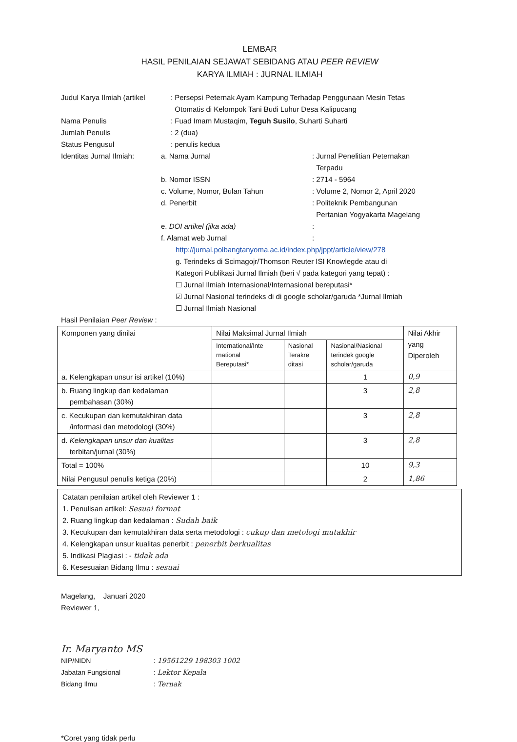LEMBAR
HASIL PENILAIAN SEJAWAT SEBIDANG ATAU PEER REVIEW
KARYA ILMIAH : JURNAL ILMIAH
Judul Karya Ilmiah (artikel
: Persepsi Peternak Ayam Kampung Terhadap Penggunaan Mesin Tetas
Otomatis di Kelompok Tani Budi Luhur Desa Kalipucang
Nama Penulis : Fuad Imam Mustaqim, Teguh Susilo, Suharti Suharti
Jumlah Penulis : 2 (dua)
Status Pengusul : penulis kedua
Identitas Jurnal Ilmiah:
a. Nama Jurnal : Jurnal Penelitian Peternakan
Terpadu
b. Nomor ISSN : 2714 - 5964
c. Volume, Nomor, Bulan Tahun : Volume 2, Nomor 2, April 2020
d. Penerbit : Politeknik Pembangunan
Pertanian Yogyakarta Magelang
e. DOI artikel (jika ada) :
f. Alamat web Jurnal :
http://jurnal.polbangtanyoma.ac.id/index.php/jppt/article/view/278
g. Terindeks di Scimagojr/Thomson Reuter ISI Knowlegde atau di
Kategori Publikasi Jurnal Ilmiah (beri √ pada kategori yang tepat) :
☐ Jurnal Ilmiah Internasional/Internasional bereputasi*
☑ Jurnal Nasional terindeks di di google scholar/garuda *Jurnal Ilmiah
☐ Jurnal Ilmiah Nasional
Hasil Penilaian Peer Review :
| Komponen yang dinilai | Nilai Maksimal Jurnal Ilmiah | | | Nilai Akhir yang Diperoleh |
| --- | --- | --- | --- | --- |
| | International/Inte rnational Bereputasi* | Nasional Terakre ditasi | Nasional/Nasional terindek google scholar/garuda | |
| a. Kelengkapan unsur isi artikel (10%) | | | 1 | 0,9 |
| b. Ruang lingkup dan kedalaman pembahasan (30%) | | | 3 | 2,8 |
| c. Kecukupan dan kemutakhiran data /informasi dan metodologi (30%) | | | 3 | 2,8 |
| d. Kelengkapan unsur dan kualitas terbitan/jurnal (30%) | | | 3 | 2,8 |
| Total = 100% | | | 10 | 9,3 |
| Nilai Pengusul penulis ketiga (20%) | | | 2 | 1,86 |
Catatan penilaian artikel oleh Reviewer 1 :
1. Penulisan artikel: Sesuai format
2. Ruang lingkup dan kedalaman : Sudah baik
3. Kecukupan dan kemutakhiran data serta metodologi : cukup dan metologi mutakhir
4. Kelengkapan unsur kualitas penerbit : penerbit berkualitas
5. Indikasi Plagiasi : - tidak ada
6. Kesesuaian Bidang Ilmu : sesuai
Magelang, Januari 2020
Reviewer 1,
Ir. Maryanto MS
NIP/NIDN : 19561229 198303 1002
Jabatan Fungsional : Lektor Kepala
Bidang Ilmu : Ternak
*Coret yang tidak perlu